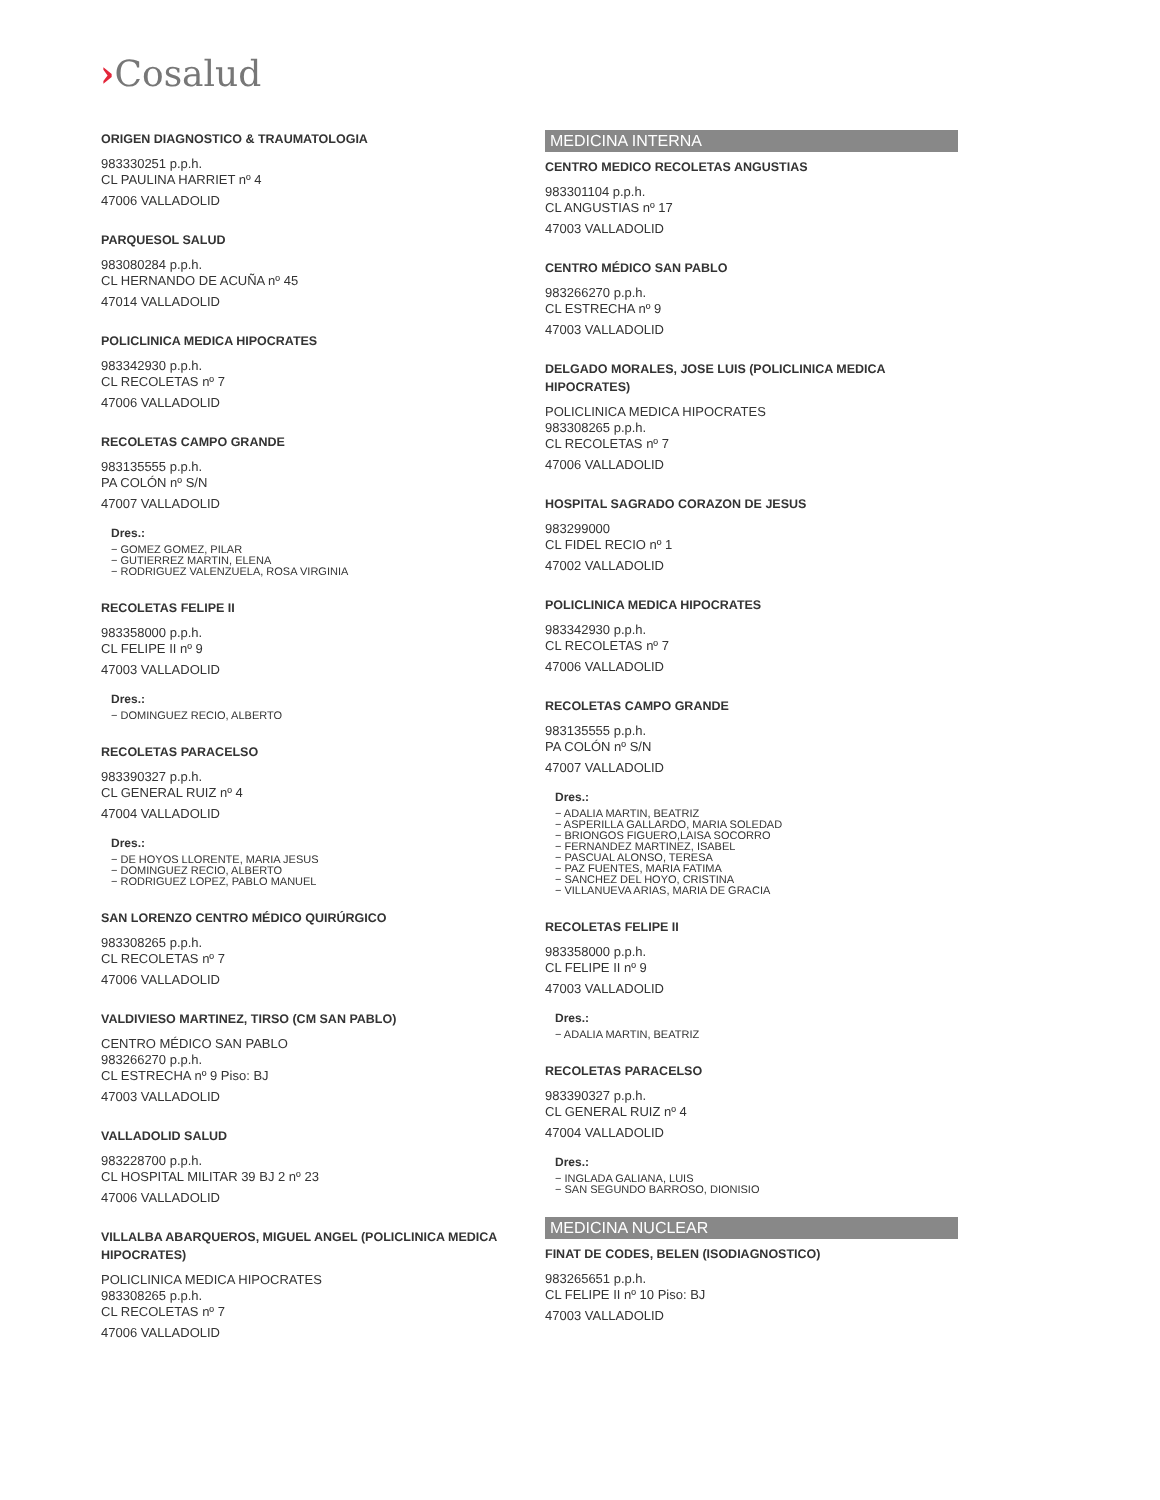›Cosalud
ORIGEN DIAGNOSTICO & TRAUMATOLOGIA
983330251 p.p.h.
CL PAULINA HARRIET nº 4
47006 VALLADOLID
PARQUESOL SALUD
983080284 p.p.h.
CL HERNANDO DE ACUÑA nº 45
47014 VALLADOLID
POLICLINICA MEDICA HIPOCRATES
983342930 p.p.h.
CL RECOLETAS nº 7
47006 VALLADOLID
RECOLETAS CAMPO GRANDE
983135555 p.p.h.
PA COLÓN nº S/N
47007 VALLADOLID
Dres.:
− GOMEZ GOMEZ, PILAR
− GUTIERREZ MARTIN, ELENA
− RODRIGUEZ VALENZUELA, ROSA VIRGINIA
RECOLETAS FELIPE II
983358000 p.p.h.
CL FELIPE II nº 9
47003 VALLADOLID
Dres.:
− DOMINGUEZ RECIO, ALBERTO
RECOLETAS PARACELSO
983390327 p.p.h.
CL GENERAL RUIZ nº 4
47004 VALLADOLID
Dres.:
− DE HOYOS LLORENTE, MARIA JESUS
− DOMINGUEZ RECIO, ALBERTO
− RODRIGUEZ LOPEZ, PABLO MANUEL
SAN LORENZO CENTRO MÉDICO QUIRÚRGICO
983308265 p.p.h.
CL RECOLETAS nº 7
47006 VALLADOLID
VALDIVIESO MARTINEZ, TIRSO (CM SAN PABLO)
CENTRO MÉDICO SAN PABLO
983266270 p.p.h.
CL ESTRECHA nº 9 Piso: BJ
47003 VALLADOLID
VALLADOLID SALUD
983228700 p.p.h.
CL HOSPITAL MILITAR 39 BJ 2 nº 23
47006 VALLADOLID
VILLALBA ABARQUEROS, MIGUEL ANGEL (POLICLINICA MEDICA HIPOCRATES)
POLICLINICA MEDICA HIPOCRATES
983308265 p.p.h.
CL RECOLETAS nº 7
47006 VALLADOLID
MEDICINA INTERNA
CENTRO MEDICO RECOLETAS ANGUSTIAS
983301104 p.p.h.
CL ANGUSTIAS nº 17
47003 VALLADOLID
CENTRO MÉDICO SAN PABLO
983266270 p.p.h.
CL ESTRECHA nº 9
47003 VALLADOLID
DELGADO MORALES, JOSE LUIS (POLICLINICA MEDICA HIPOCRATES)
POLICLINICA MEDICA HIPOCRATES
983308265 p.p.h.
CL RECOLETAS nº 7
47006 VALLADOLID
HOSPITAL SAGRADO CORAZON DE JESUS
983299000
CL FIDEL RECIO nº 1
47002 VALLADOLID
POLICLINICA MEDICA HIPOCRATES
983342930 p.p.h.
CL RECOLETAS nº 7
47006 VALLADOLID
RECOLETAS CAMPO GRANDE
983135555 p.p.h.
PA COLÓN nº S/N
47007 VALLADOLID
Dres.:
− ADALIA MARTIN, BEATRIZ
− ASPERILLA GALLARDO, MARIA SOLEDAD
− BRIONGOS FIGUERO,LAISA SOCORRO
− FERNANDEZ MARTINEZ, ISABEL
− PASCUAL ALONSO, TERESA
− PAZ FUENTES, MARIA FATIMA
− SANCHEZ DEL HOYO, CRISTINA
− VILLANUEVA ARIAS, MARIA DE GRACIA
RECOLETAS FELIPE II
983358000 p.p.h.
CL FELIPE II nº 9
47003 VALLADOLID
Dres.:
− ADALIA MARTIN, BEATRIZ
RECOLETAS PARACELSO
983390327 p.p.h.
CL GENERAL RUIZ nº 4
47004 VALLADOLID
Dres.:
− INGLADA GALIANA, LUIS
− SAN SEGUNDO BARROSO, DIONISIO
MEDICINA NUCLEAR
FINAT DE CODES, BELEN (ISODIAGNOSTICO)
983265651 p.p.h.
CL FELIPE II nº 10 Piso: BJ
47003 VALLADOLID